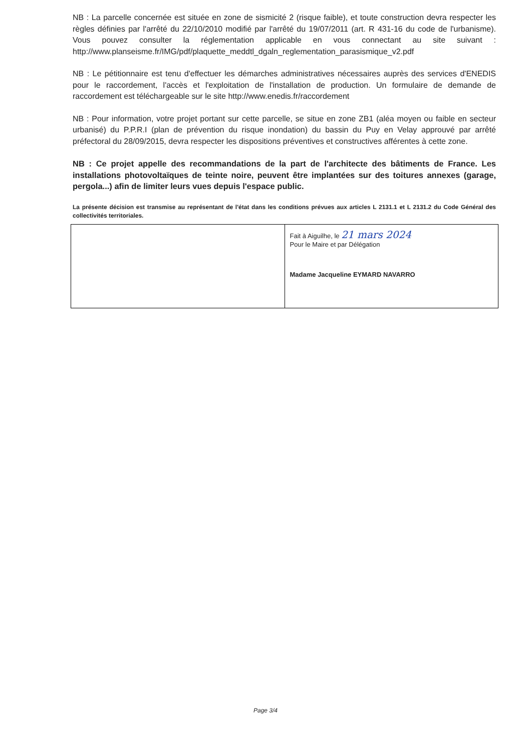NB : La parcelle concernée est située en zone de sismicité 2 (risque faible), et toute construction devra respecter les règles définies par l'arrêté du 22/10/2010 modifié par l'arrêté du 19/07/2011 (art. R 431-16 du code de l'urbanisme). Vous pouvez consulter la réglementation applicable en vous connectant au site suivant : http://www.planseisme.fr/IMG/pdf/plaquette_meddtl_dgaln_reglementation_parasismique_v2.pdf
NB : Le pétitionnaire est tenu d'effectuer les démarches administratives nécessaires auprès des services d'ENEDIS pour le raccordement, l'accès et l'exploitation de l'installation de production. Un formulaire de demande de raccordement est téléchargeable sur le site http://www.enedis.fr/raccordement
NB : Pour information, votre projet portant sur cette parcelle, se situe en zone ZB1 (aléa moyen ou faible en secteur urbanisé) du P.P.R.I (plan de prévention du risque inondation) du bassin du Puy en Velay approuvé par arrêté préfectoral du 28/09/2015, devra respecter les dispositions préventives et constructives afférentes à cette zone.
NB : Ce projet appelle des recommandations de la part de l'architecte des bâtiments de France. Les installations photovoltaïques de teinte noire, peuvent être implantées sur des toitures annexes (garage, pergola...) afin de limiter leurs vues depuis l'espace public.
La présente décision est transmise au représentant de l'état dans les conditions prévues aux articles L 2131.1 et L 2131.2 du Code Général des collectivités territoriales.
| | Fait à Aiguilhe, le 21 mars 2024 Pour le Maire et par Délégation Madame Jacqueline EYMARD NAVARRO |
Page 3/4